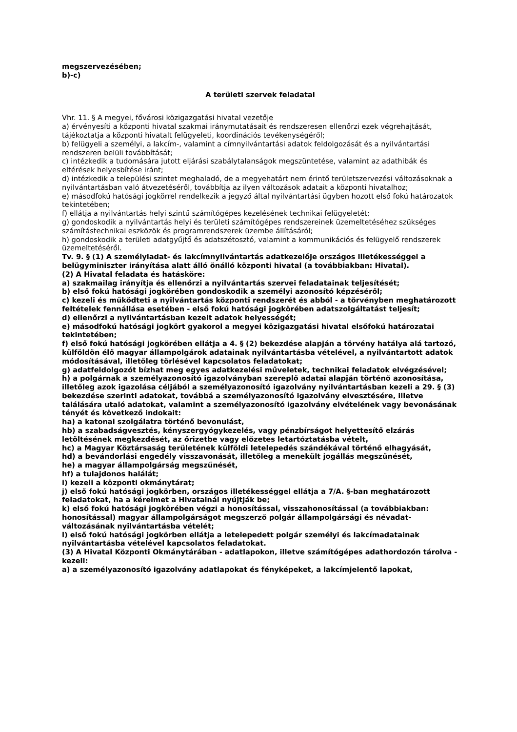megszervezésében;
b)-c)
A területi szervek feladatai
Vhr. 11. § A megyei, fővárosi közigazgatási hivatal vezetője
a) érvényesíti a központi hivatal szakmai iránymutatásait és rendszeresen ellenőrzi ezek végrehajtását, tájékoztatja a központi hivatalt felügyeleti, koordinációs tevékenységéről;
b) felügyeli a személyi, a lakcím-, valamint a címnyilvántartási adatok feldolgozását és a nyilvántartási rendszeren belüli továbbítását;
c) intézkedik a tudomására jutott eljárási szabálytalanságok megszüntetése, valamint az adathibák és eltérések helyesbítése iránt;
d) intézkedik a települési szintet meghaladó, de a megyehatárt nem érintő területszervezési változásoknak a nyilvántartásban való átvezetéséről, továbbítja az ilyen változások adatait a központi hivatalhoz;
e) másodfokú hatósági jogkörrel rendelkezik a jegyző által nyilvántartási ügyben hozott első fokú határozatok tekintetében;
f) ellátja a nyilvántartás helyi szintű számítógépes kezelésének technikai felügyeletét;
g) gondoskodik a nyilvántartás helyi és területi számítógépes rendszereinek üzemeltetéséhez szükséges számítástechnikai eszközök és programrendszerek üzembe állításáról;
h) gondoskodik a területi adatgyűjtő és adatszétosztó, valamint a kommunikációs és felügyelő rendszerek üzemeltetéséről.
Tv. 9. § (1) A személyiadat- és lakcímnyilvántartás adatkezelője országos illetékességgel a belügyminiszter irányítása alatt álló önálló központi hivatal (a továbbiakban: Hivatal).
(2) A Hivatal feladata és hatásköre:
a) szakmailag irányítja és ellenőrzi a nyilvántartás szervei feladatainak teljesítését;
b) első fokú hatósági jogkörében gondoskodik a személyi azonosító képzéséről;
c) kezeli és működteti a nyilvántartás központi rendszerét és abból - a törvényben meghatározott feltételek fennállása esetében - első fokú hatósági jogkörében adatszolgáltatást teljesít;
d) ellenőrzi a nyilvántartásban kezelt adatok helyességét;
e) másodfokú hatósági jogkört gyakorol a megyei közigazgatási hivatal elsőfokú határozatai tekintetében;
f) első fokú hatósági jogkörében ellátja a 4. § (2) bekezdése alapján a törvény hatálya alá tartozó, külföldön élő magyar állampolgárok adatainak nyilvántartásba vételével, a nyilvántartott adatok módosításával, illetőleg törlésével kapcsolatos feladatokat;
g) adatfeldolgozót bízhat meg egyes adatkezelési műveletek, technikai feladatok elvégzésével;
h) a polgárnak a személyazonosító igazolványban szereplő adatai alapján történő azonosítása, illetőleg azok igazolása céljából a személyazonosító igazolvány nyilvántartásban kezeli a 29. § (3) bekezdése szerinti adatokat, továbbá a személyazonosító igazolvány elvesztésére, illetve találására utaló adatokat, valamint a személyazonosító igazolvány elvételének vagy bevonásának tényét és következő indokait:
ha) a katonai szolgálatra történő bevonulást,
hb) a szabadságvesztés, kényszergyógykezelés, vagy pénzbírságot helyettesítő elzárás letöltésének megkezdését, az őrizetbe vagy előzetes letartóztatásba vételt,
hc) a Magyar Köztársaság területének külföldi letelepedés szándékával történő elhagyását,
hd) a bevándorlási engedély visszavonását, illetőleg a menekült jogállás megszűnését,
he) a magyar állampolgárság megszűnését,
hf) a tulajdonos halálát;
i) kezeli a központi okmánytárat;
j) első fokú hatósági jogkörben, országos illetékességgel ellátja a 7/A. §-ban meghatározott feladatokat, ha a kérelmet a Hivatalnál nyújtják be;
k) első fokú hatósági jogkörében végzi a honosítással, visszahonosítással (a továbbiakban: honosítással) magyar állampolgárságot megszerző polgár állampolgársági és névadat-változásának nyilvántartásba vételét;
l) első fokú hatósági jogkörben ellátja a letelepedett polgár személyi és lakcímadatainak nyilvántartásba vételével kapcsolatos feladatokat.
(3) A Hivatal Központi Okmánytárában - adatlapokon, illetve számítógépes adathordozón tárolva - kezeli:
a) a személyazonosító igazolvány adatlapokat és fényképeket, a lakcímjelentő lapokat,